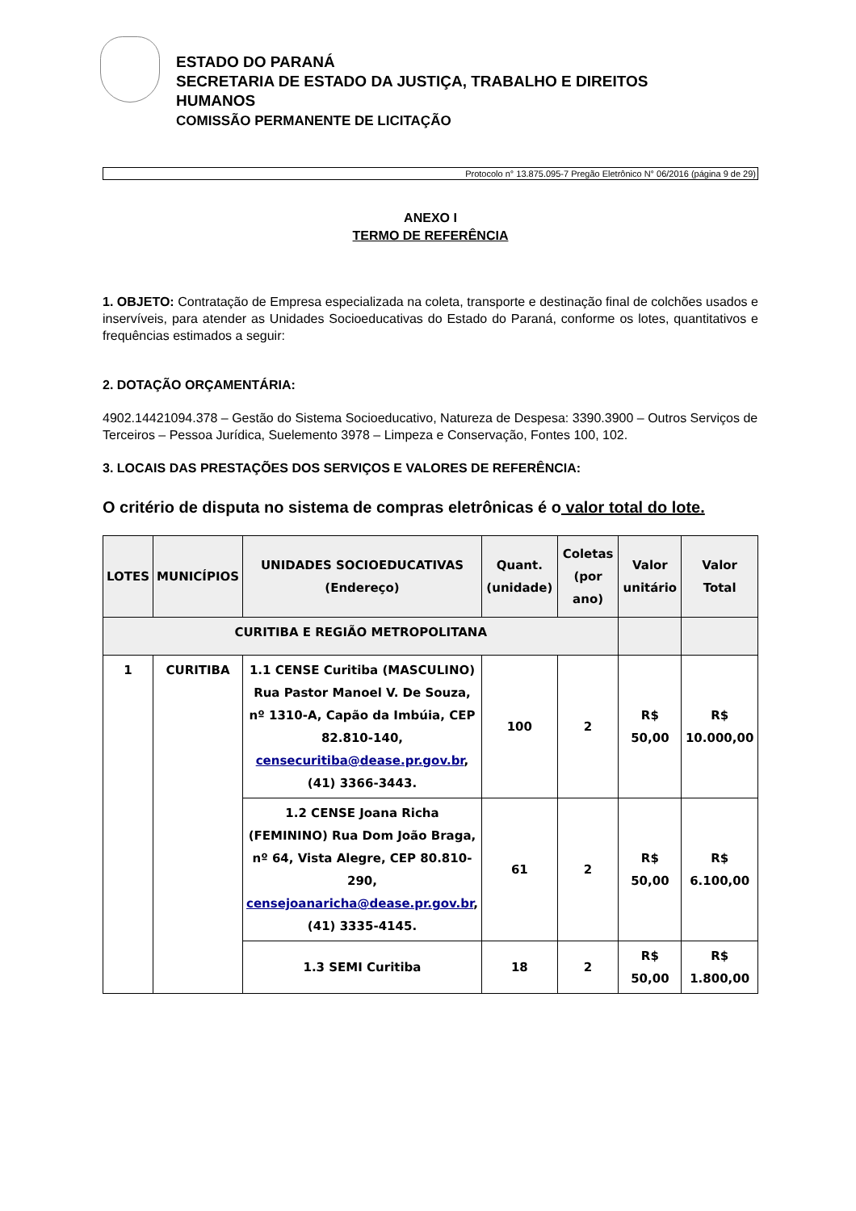ESTADO DO PARANÁ
SECRETARIA DE ESTADO DA JUSTIÇA, TRABALHO E DIREITOS
HUMANOS
COMISSÃO PERMANENTE DE LICITAÇÃO
Protocolo n° 13.875.095-7 Pregão Eletrônico N° 06/2016 (página 9 de 29)
ANEXO I
TERMO DE REFERÊNCIA
1. OBJETO: Contratação de Empresa especializada na coleta, transporte e destinação final de colchões usados e inservíveis, para atender as Unidades Socioeducativas do Estado do Paraná, conforme os lotes, quantitativos e frequências estimados a seguir:
2. DOTAÇÃO ORÇAMENTÁRIA:
4902.14421094.378 – Gestão do Sistema Socioeducativo, Natureza de Despesa: 3390.3900 – Outros Serviços de Terceiros – Pessoa Jurídica, Suelemento 3978 – Limpeza e Conservação, Fontes 100, 102.
3. LOCAIS DAS PRESTAÇÕES DOS SERVIÇOS E VALORES DE REFERÊNCIA:
O critério de disputa no sistema de compras eletrônicas é o valor total do lote.
| LOTES | MUNICÍPIOS | UNIDADES SOCIOEDUCATIVAS (Endereço) | Quant. (unidade) | Coletas (por ano) | Valor unitário | Valor Total |
| --- | --- | --- | --- | --- | --- | --- |
| CURITIBA E REGIÃO METROPOLITANA | | | | | | |
| 1 | CURITIBA | 1.1 CENSE Curitiba (MASCULINO) Rua Pastor Manoel V. De Souza, nº 1310-A, Capão da Imbúia, CEP 82.810-140, censecuritiba@dease.pr.gov.br , (41) 3366-3443. | 100 | 2 | R$ 50,00 | R$ 10.000,00 |
| | | 1.2 CENSE Joana Richa (FEMININO) Rua Dom João Braga, nº 64, Vista Alegre, CEP 80.810-290, censejoanaricha@dease.pr.gov.br , (41) 3335-4145. | 61 | 2 | R$ 50,00 | R$ 6.100,00 |
| | | 1.3 SEMI Curitiba | 18 | 2 | R$ 50,00 | R$ 1.800,00 |